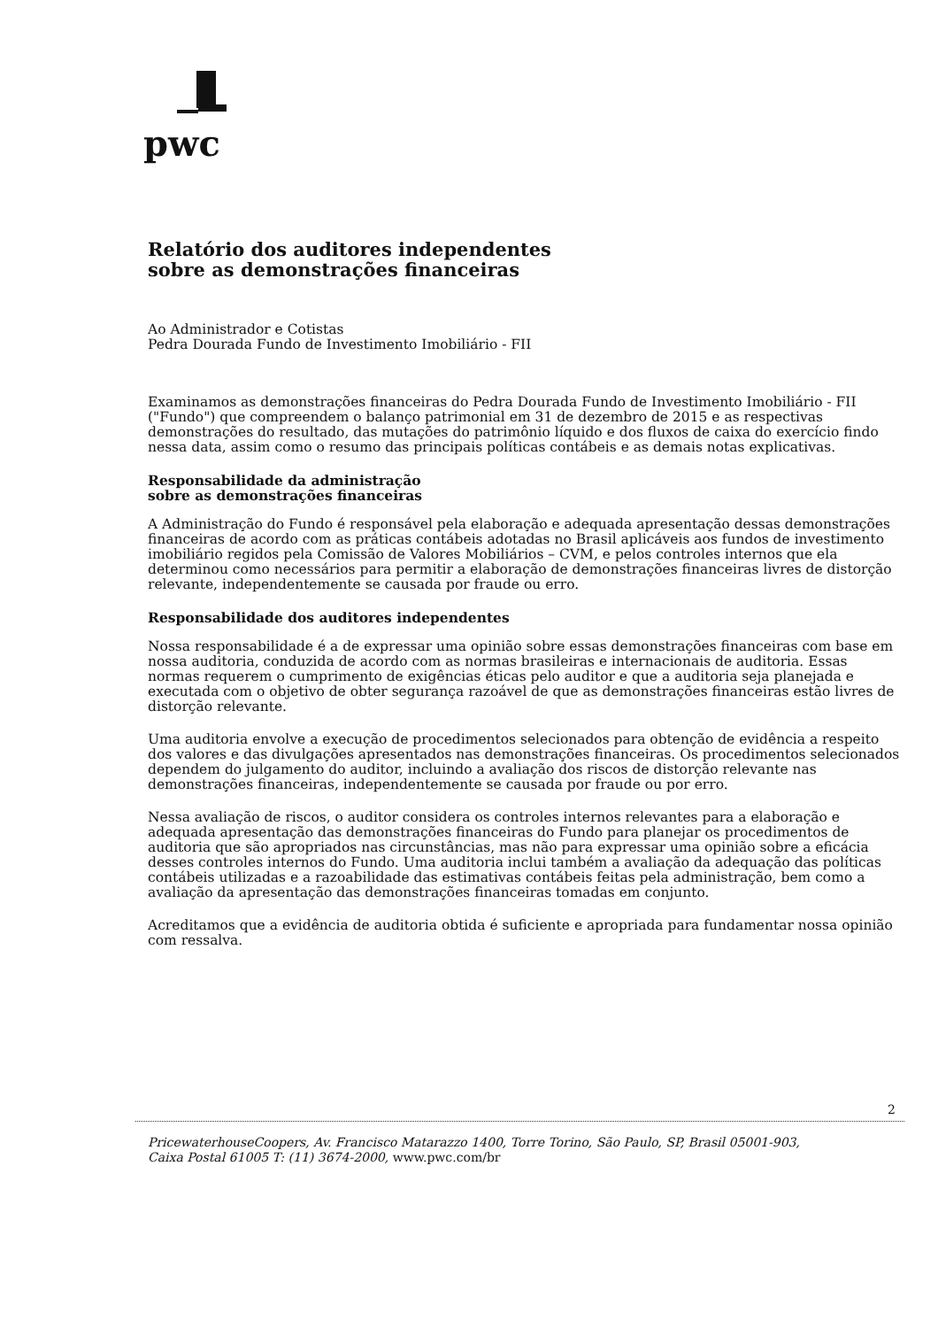pwc
Relatório dos auditores independentes
sobre as demonstrações financeiras
Ao Administrador e Cotistas
Pedra Dourada Fundo de Investimento Imobiliário - FII
Examinamos as demonstrações financeiras do Pedra Dourada Fundo de Investimento Imobiliário - FII ("Fundo") que compreendem o balanço patrimonial em 31 de dezembro de 2015 e as respectivas demonstrações do resultado, das mutações do patrimônio líquido e dos fluxos de caixa do exercício findo nessa data, assim como o resumo das principais políticas contábeis e as demais notas explicativas.
Responsabilidade da administração
sobre as demonstrações financeiras
A Administração do Fundo é responsável pela elaboração e adequada apresentação dessas demonstrações financeiras de acordo com as práticas contábeis adotadas no Brasil aplicáveis aos fundos de investimento imobiliário regidos pela Comissão de Valores Mobiliários – CVM, e pelos controles internos que ela determinou como necessários para permitir a elaboração de demonstrações financeiras livres de distorção relevante, independentemente se causada por fraude ou erro.
Responsabilidade dos auditores independentes
Nossa responsabilidade é a de expressar uma opinião sobre essas demonstrações financeiras com base em nossa auditoria, conduzida de acordo com as normas brasileiras e internacionais de auditoria. Essas normas requerem o cumprimento de exigências éticas pelo auditor e que a auditoria seja planejada e executada com o objetivo de obter segurança razoável de que as demonstrações financeiras estão livres de distorção relevante.
Uma auditoria envolve a execução de procedimentos selecionados para obtenção de evidência a respeito dos valores e das divulgações apresentados nas demonstrações financeiras. Os procedimentos selecionados dependem do julgamento do auditor, incluindo a avaliação dos riscos de distorção relevante nas demonstrações financeiras, independentemente se causada por fraude ou por erro.
Nessa avaliação de riscos, o auditor considera os controles internos relevantes para a elaboração e adequada apresentação das demonstrações financeiras do Fundo para planejar os procedimentos de auditoria que são apropriados nas circunstâncias, mas não para expressar uma opinião sobre a eficácia desses controles internos do Fundo. Uma auditoria inclui também a avaliação da adequação das políticas contábeis utilizadas e a razoabilidade das estimativas contábeis feitas pela administração, bem como a avaliação da apresentação das demonstrações financeiras tomadas em conjunto.
Acreditamos que a evidência de auditoria obtida é suficiente e apropriada para fundamentar nossa opinião com ressalva.
2
PricewaterhouseCoopers, Av. Francisco Matarazzo 1400, Torre Torino, São Paulo, SP, Brasil 05001-903,
Caixa Postal 61005 T: (11) 3674-2000, www.pwc.com/br